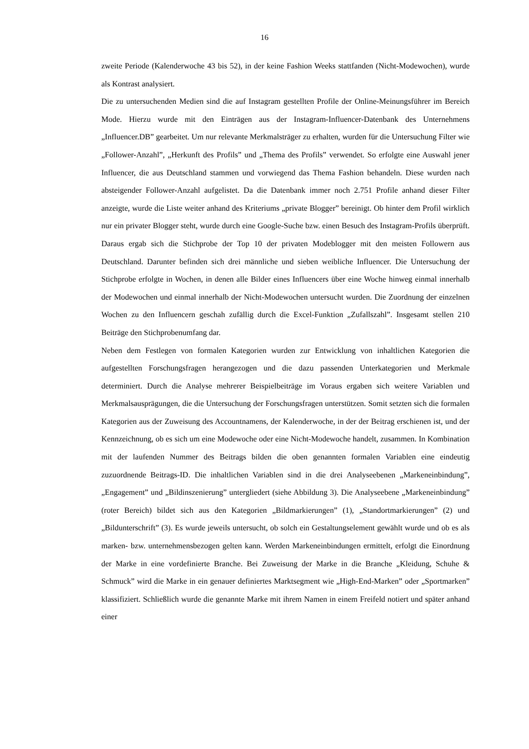16
zweite Periode (Kalenderwoche 43 bis 52), in der keine Fashion Weeks stattfanden (Nicht-Modewochen), wurde als Kontrast analysiert.
Die zu untersuchenden Medien sind die auf Instagram gestellten Profile der Online-Meinungsführer im Bereich Mode. Hierzu wurde mit den Einträgen aus der Instagram-Influencer-Datenbank des Unternehmens „Influencer.DB” gearbeitet. Um nur relevante Merkmalsträger zu erhalten, wurden für die Untersuchung Filter wie „Follower-Anzahl”, „Herkunft des Profils” und „Thema des Profils” verwendet. So erfolgte eine Auswahl jener Influencer, die aus Deutschland stammen und vorwiegend das Thema Fashion behandeln. Diese wurden nach absteigender Follower-Anzahl aufgelistet. Da die Datenbank immer noch 2.751 Profile anhand dieser Filter anzeigte, wurde die Liste weiter anhand des Kriteriums „private Blogger” bereinigt. Ob hinter dem Profil wirklich nur ein privater Blogger steht, wurde durch eine Google-Suche bzw. einen Besuch des Instagram-Profils überprüft. Daraus ergab sich die Stichprobe der Top 10 der privaten Modeblogger mit den meisten Followern aus Deutschland. Darunter befinden sich drei männliche und sieben weibliche Influencer. Die Untersuchung der Stichprobe erfolgte in Wochen, in denen alle Bilder eines Influencers über eine Woche hinweg einmal innerhalb der Modewochen und einmal innerhalb der Nicht-Modewochen untersucht wurden. Die Zuordnung der einzelnen Wochen zu den Influencern geschah zufällig durch die Excel-Funktion „Zufallszahl”. Insgesamt stellen 210 Beiträge den Stichprobenumfang dar.
Neben dem Festlegen von formalen Kategorien wurden zur Entwicklung von inhaltlichen Kategorien die aufgestellten Forschungsfragen herangezogen und die dazu passenden Unterkategorien und Merkmale determiniert. Durch die Analyse mehrerer Beispielbeiträge im Voraus ergaben sich weitere Variablen und Merkmalsausprägungen, die die Untersuchung der Forschungsfragen unterstützen. Somit setzten sich die formalen Kategorien aus der Zuweisung des Accountnamens, der Kalenderwoche, in der der Beitrag erschienen ist, und der Kennzeichnung, ob es sich um eine Modewoche oder eine Nicht-Modewoche handelt, zusammen. In Kombination mit der laufenden Nummer des Beitrags bilden die oben genannten formalen Variablen eine eindeutig zuzuordnende Beitrags-ID. Die inhaltlichen Variablen sind in die drei Analyseebenen „Markeneinbindung”, „Engagement” und „Bildinszenierung” untergliedert (siehe Abbildung 3). Die Analyseebene „Markeneinbindung” (roter Bereich) bildet sich aus den Kategorien „Bildmarkierungen” (1), „Standortmarkierungen” (2) und „Bildunterschrift” (3). Es wurde jeweils untersucht, ob solch ein Gestaltungselement gewählt wurde und ob es als marken- bzw. unternehmensbezogen gelten kann. Werden Markeneinbindungen ermittelt, erfolgt die Einordnung der Marke in eine vordefinierte Branche. Bei Zuweisung der Marke in die Branche „Kleidung, Schuhe & Schmuck” wird die Marke in ein genauer definiertes Marktsegment wie „High-End-Marken” oder „Sportmarken” klassifiziert. Schließlich wurde die genannte Marke mit ihrem Namen in einem Freifeld notiert und später anhand einer